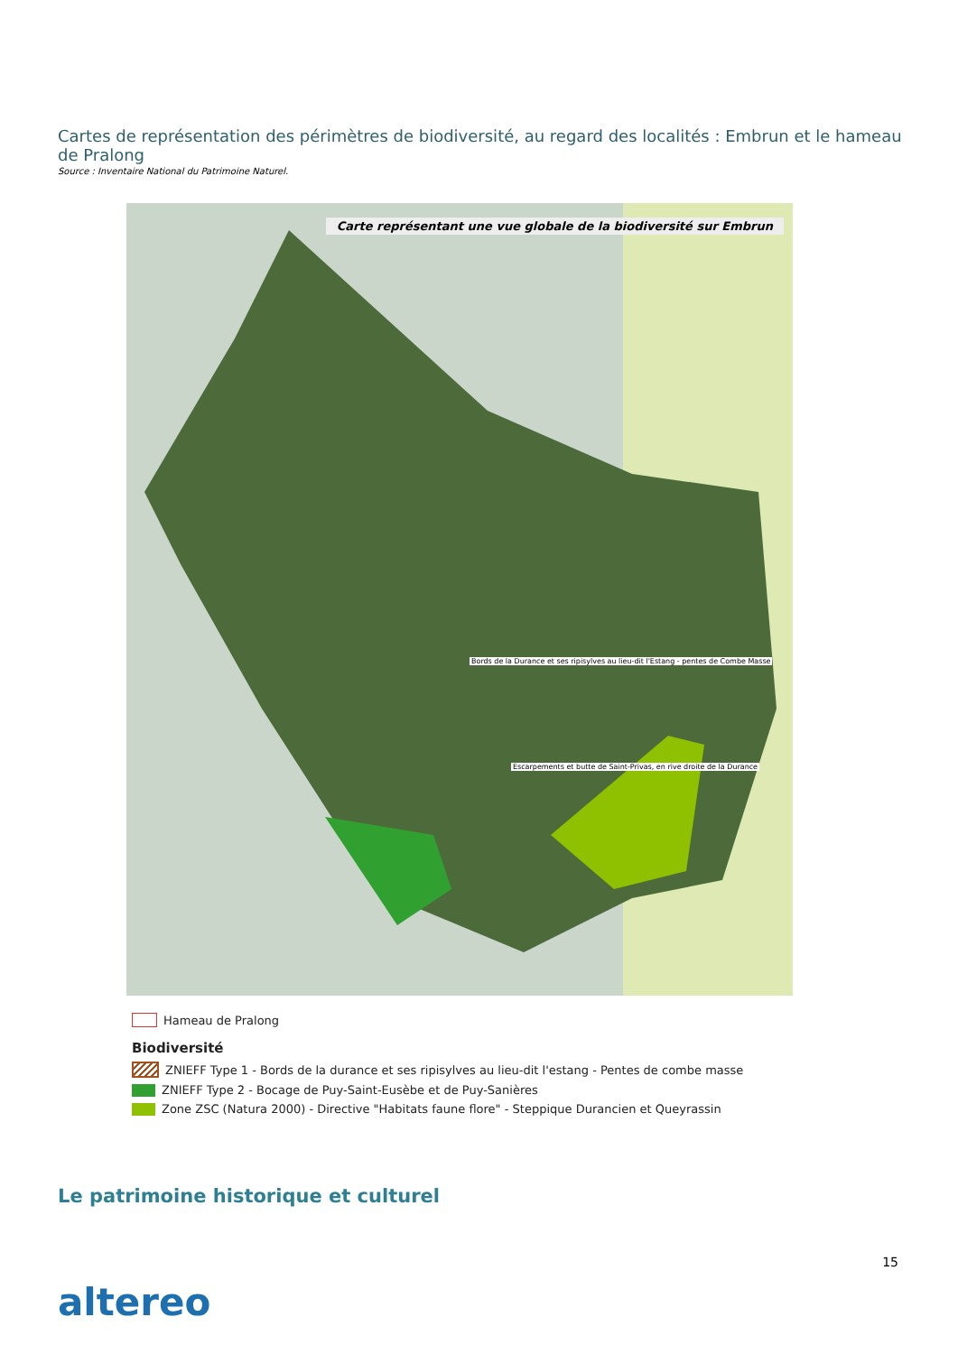Cartes de représentation des périmètres de biodiversité, au regard des localités : Embrun et le hameau de Pralong
Source : Inventaire National du Patrimoine Naturel.
Carte représentant une vue globale de la biodiversité sur Embrun
Bords de la Durance et ses ripisylves au lieu-dit l'Estang - pentes de Combe Masse
Escarpements et butte de Saint-Privas, en rive droite de la Durance
Hameau de Pralong
Biodiversité
ZNIEFF Type 1 - Bords de la durance et ses ripisylves au lieu-dit l'estang - Pentes de combe masse
ZNIEFF Type 2 - Bocage de Puy-Saint-Eusèbe et de Puy-Sanières
Zone ZSC (Natura 2000) - Directive "Habitats faune flore" - Steppique Durancien et Queyrassin
Le patrimoine historique et culturel
15
altereo